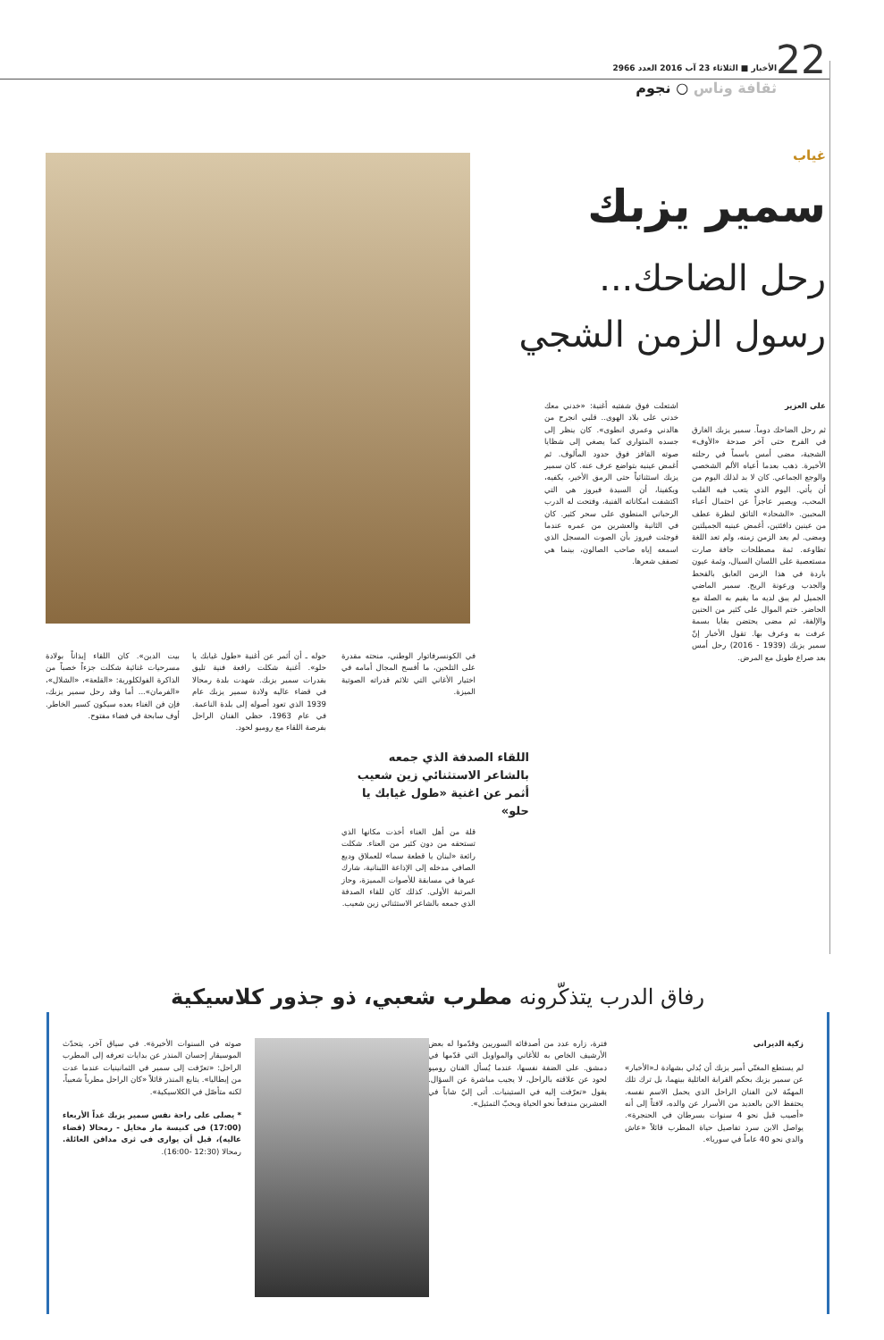22
الأخبار ■ الثلاثاء 23 آب 2016 العدد 2966
ثقافة وناس ○ نجوم
غياب
سمير يزبك
رحل الضاحك...
رسول الزمن الشجي
علي العزير
ثم رحل الضاحك دوماً. سمير يزبك الغارق في الفرح حتى آخر صدحة «الأوف» الشجية، مضى أمس باسماً في رحلته الأخيرة. ذهب بعدما أعياه الألم الشخصي والوجع الجماعي. كان لا بد لذلك اليوم من أن يأتي. اليوم الذي يتعب فيه القلب المحب، ويصير عاجزاً عن احتمال أعباء المحبين. «الشحاد» التائق لنظرة عطف من عينين دافئتين، أغمض عينيه الجميلتين ومضى. لم يعد الزمن زمنه، ولم تعد اللغة تطاوعه. ثمة مصطلحات جافة صارت مستعصية على اللسان السيال، وثمة عيون باردة في هذا الزمن العابق بالقحط والجدب ورعونة الريح. سمير الماضي الجميل لم يبق لديه ما يقيم به الصلة مع الحاضر. ختم الموال على كثير من الحنين والإلفة، ثم مضى يحتضن بقايا بسمة عرفت به وعرف بها. تقول الأخبار إنّ سمير يزبك (1939 - 2016) رحل أمس بعد صراع طويل مع المرض.
اشتعلت فوق شفتيه أغنية: «خدني معك خدني على بلاد الهوى.. قلبي انجرح من هالدني وعمري انطوى». كان ينظر إلى جسده المتواري كما يصغي إلى شظايا صوته القافز فوق حدود المألوف. ثم أغمض عينيه بتواضع عرف عنه. كان سمير يزبك استثنائياً حتى الرمق الأخير، يكفيه، ويكفينا، أن السيدة فيروز هي التي اكتشفت امكاناته الفنية، وفتحت له الدرب الرحباني المنطوي على سحر كثير. كان في الثانية والعشرين من عمره عندما فوجئت فيروز بأن الصوت المسجل الذي اسمعه إياه صاحب الصالون، بينما هي تصفف شعرها.
اللقاء الصدفة الذي جمعه بالشاعر الاستثنائي زين شعيب أثمر عن اغنية «طول غيابك يا حلو»
قلة من أهل الغناء أخذت مكانها الذي تستحقه من دون كثير من العناء. شكلت رائعة «لبنان يا قطعة سما» للعملاق وديع الصافي مدخله إلى الإذاعة اللبنانية، شارك عبرها في مسابقة للأصوات المميزة، وحاز المرتبة الأولى. كذلك كان للقاء الصدفة الذي جمعه بالشاعر الاستثنائي زين شعيب.
في الكونسرفاتوار الوطني، منحته مقدرة على التلحين، ما أفسح المجال أمامه في اختيار الأغاني التي تلائم قدراته الصوتية الميزة.
حوله ـ أن أثمر عن أغنية «طول غيابك يا حلو». أغنية شكلت رافعة فنية تليق بقدرات سمير يزبك. شهدت بلدة رمحالا في قضاء عاليه ولادة سمير يزبك عام 1939 الذي تعود أصوله إلى بلدة الناعمة. في عام 1963، حظي الفنان الراحل بفرصة اللقاء مع روميو لحود.
بيت الدين». كان اللقاء إيذاناً بولادة مسرحيات غنائية شكلت جزءاً خصباً من الذاكرة الفولكلورية: «القلعة»، «الشلال»، «الفرمان»... أما وقد رحل سمير يزبك، فإن فن الغناء بعده سيكون كسير الخاطر. أوف سابحة في فضاء مفتوح.
رفاق الدرب يتذكّرونه مطرب شعبي، ذو جذور كلاسيكية
زكية الديراني
لم يستطع المغنّي أمير يزبك أن يُدلي بشهادة لـ«الأخبار» عن سمير يزبك بحكم القرابة العائلية بينهما، بل ترك تلك المهمّة لابن الفنان الراحل الذي يحمل الاسم نفسه. يحتفظ الابن بالعديد من الأسرار عن والده، لافتاً إلى أنه «أصيب قبل نحو 4 سنوات بسرطان في الحنجرة». يواصل الابن سرد تفاصيل حياة المطرب قائلاً «عاش والدي نحو 40 عاماً في سوريا».
فترة، زاره عدد من أصدقائه السوريين وقدّموا له بعض الأرشيف الخاص به للأغاني والمواويل التي قدّمها في دمشق. على الضفة نفسها، عندما يُسأل الفنان روميو لحود عن علاقته بالراحل، لا يجيب مباشرة عن السؤال. يقول «تعرّفت إليه في الستينيات. أتى إليّ شاباً في العشرين مندفعاً نحو الحياة ويحبّ التمثيل».
صوته في السنوات الأخيرة». في سياق آخر، يتحدّث الموسيقار إحسان المنذر عن بدايات تعرفه إلى المطرب الراحل: «تعرّفت إلى سمير في الثمانينيات عندما عدت من إيطاليا». يتابع المنذر قائلاً «كان الراحل مطرباً شعبياً، لكنه متأصّل في الكلاسيكية».
* يصلى على راحة نفس سمير يزبك غداً الأربعاء (17:00) في كنيسة مار مخايل - رمحالا (قضاء عاليه)، قبل أن يوارى في ثرى مدافن العائلة. رمحالا (12:30 -16:00).